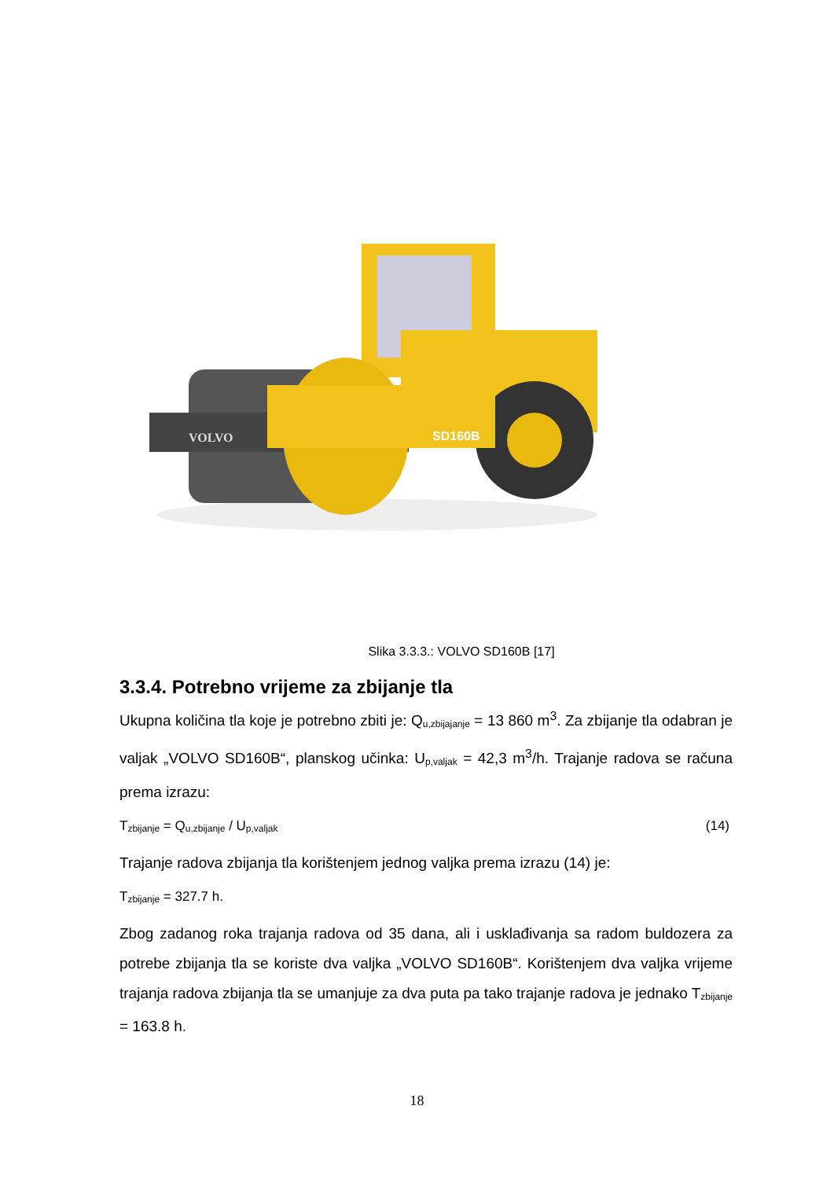VOLVO
SD160B
Slika 3.3.3.: VOLVO SD160B [17]
3.3.4. Potrebno vrijeme za zbijanje tla
Ukupna količina tla koje je potrebno zbiti je: Q<sub>u,zbijajanje</sub> = 13 860 m<sup>3</sup>. Za zbijanje tla odabran je valjak „VOLVO SD160B“, planskog učinka: U<sub>p,valjak</sub> = 42,3 m<sup>3</sup>/h. Trajanje radova se računa prema izrazu:
T<sub>zbijanje</sub> = Q<sub>u,zbijanje</sub> / U<sub>p,valjak</sub> (14)
Trajanje radova zbijanja tla korištenjem jednog valjka prema izrazu (14) je:
T<sub>zbijanje</sub> = 327.7 h.
Zbog zadanog roka trajanja radova od 35 dana, ali i usklađivanja sa radom buldozera za potrebe zbijanja tla se koriste dva valjka „VOLVO SD160B“. Korištenjem dva valjka vrijeme trajanja radova zbijanja tla se umanjuje za dva puta pa tako trajanje radova je jednako T<sub>zbijanje</sub> = 163.8 h.
18